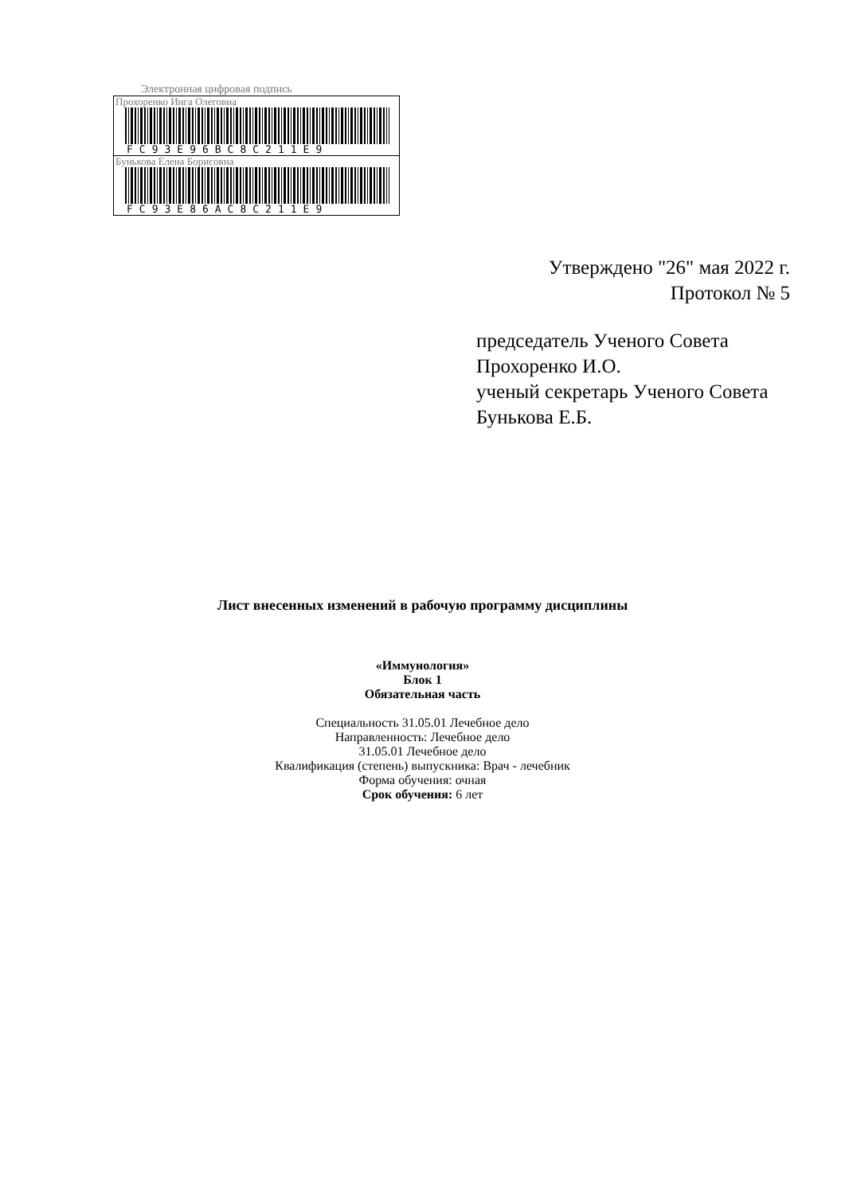Электронная цифровая подпись
Прохоренко Инга Олеговна
FC93E96BC8C211E9
Бунькова Елена Борисовна
FC93E86AC8C211E9
Утверждено "26" мая 2022 г.
Протокол № 5
председатель Ученого Совета
Прохоренко И.О.
ученый секретарь Ученого Совета
Бунькова Е.Б.
Лист внесенных изменений в рабочую программу дисциплины
«Иммунология»
Блок 1
Обязательная часть
Специальность 31.05.01 Лечебное дело
Направленность: Лечебное дело
31.05.01 Лечебное дело
Квалификация (степень) выпускника: Врач - лечебник
Форма обучения: очная
Срок обучения: 6 лет